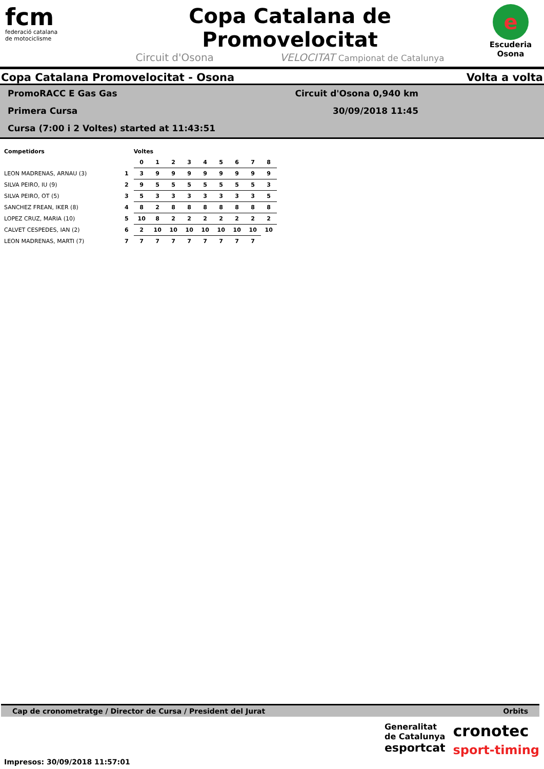fcm
federació catalana
de motociclisme
Copa Catalana de Promovelocitat
Circuit d'Osona VELOCITAT Campionat de Catalunya
e
Escuderia
Osona
Copa Catalana Promovelocitat - Osona Volta a volta
PromoRACC E Gas Gas
Primera Cursa
Cursa (7:00 i 2 Voltes) started at 11:43:51
Circuit d'Osona 0,940 km
30/09/2018 11:45
| Competidors | | Voltes | | | | | | | | |
| --- | --- | --- | --- | --- | --- | --- | --- | --- | --- | --- |
| | | 0 | 1 | 2 | 3 | 4 | 5 | 6 | 7 | 8 |
| LEON MADRENAS, ARNAU (3) | 1 | 3 | 9 | 9 | 9 | 9 | 9 | 9 | 9 | 9 |
| SILVA PEIRO, IU (9) | 2 | 9 | 5 | 5 | 5 | 5 | 5 | 5 | 5 | 3 |
| SILVA PEIRO, OT (5) | 3 | 5 | 3 | 3 | 3 | 3 | 3 | 3 | 3 | 5 |
| SANCHEZ FREAN, IKER (8) | 4 | 8 | 2 | 8 | 8 | 8 | 8 | 8 | 8 | 8 |
| LOPEZ CRUZ, MARIA (10) | 5 | 10 | 8 | 2 | 2 | 2 | 2 | 2 | 2 | 2 |
| CALVET CESPEDES, IAN (2) | 6 | 2 | 10 | 10 | 10 | 10 | 10 | 10 | 10 | 10 |
| LEON MADRENAS, MARTI (7) | 7 | 7 | 7 | 7 | 7 | 7 | 7 | 7 | 7 | |
Cap de cronometratge / Director de Cursa / President del Jurat Orbits
Impresos: 30/09/2018 11:57:01
Generalitat
de Catalunya
esportcat
cronotec
sport-timing